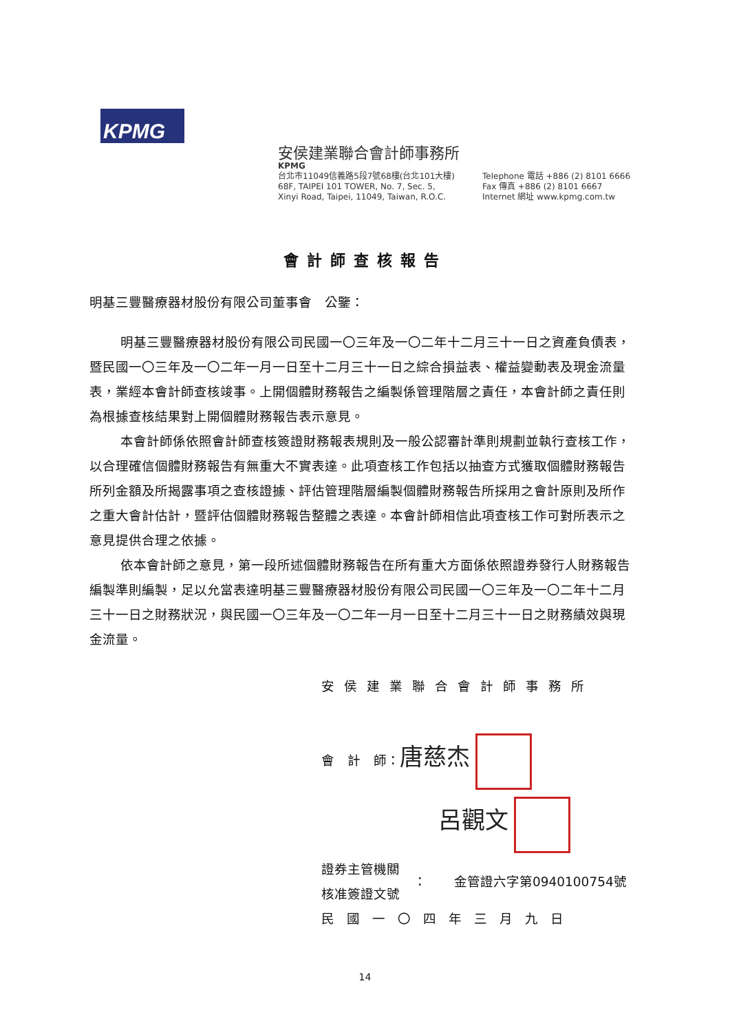KPMG
安侯建業聯合會計師事務所
KPMG
台北市11049信義路5段7號68樓(台北101大樓)
68F, TAIPEI 101 TOWER, No. 7, Sec. 5,
Xinyi Road, Taipei, 11049, Taiwan, R.O.C.
Telephone 電話 +886 (2) 8101 6666
Fax 傳真 +886 (2) 8101 6667
Internet 網址 www.kpmg.com.tw
會計師查核報告
明基三豐醫療器材股份有限公司董事會　公鑒：
明基三豐醫療器材股份有限公司民國一〇三年及一〇二年十二月三十一日之資產負債表，暨民國一〇三年及一〇二年一月一日至十二月三十一日之綜合損益表、權益變動表及現金流量表，業經本會計師查核竣事。上開個體財務報告之編製係管理階層之責任，本會計師之責任則為根據查核結果對上開個體財務報告表示意見。
本會計師係依照會計師查核簽證財務報表規則及一般公認審計準則規劃並執行查核工作，以合理確信個體財務報告有無重大不實表達。此項查核工作包括以抽查方式獲取個體財務報告所列金額及所揭露事項之查核證據、評估管理階層編製個體財務報告所採用之會計原則及所作之重大會計估計，暨評估個體財務報告整體之表達。本會計師相信此項查核工作可對所表示之意見提供合理之依據。
依本會計師之意見，第一段所述個體財務報告在所有重大方面係依照證券發行人財務報告編製準則編製，足以允當表達明基三豐醫療器材股份有限公司民國一〇三年及一〇二年十二月三十一日之財務狀況，與民國一〇三年及一〇二年一月一日至十二月三十一日之財務績效與現金流量。
安侯建業聯合會計師事務所
會　計　師：唐慈杰
呂觀文
證券主管機關
核准簽證文號
： 金管證六字第0940100754號
民國一〇四年三月九日
14